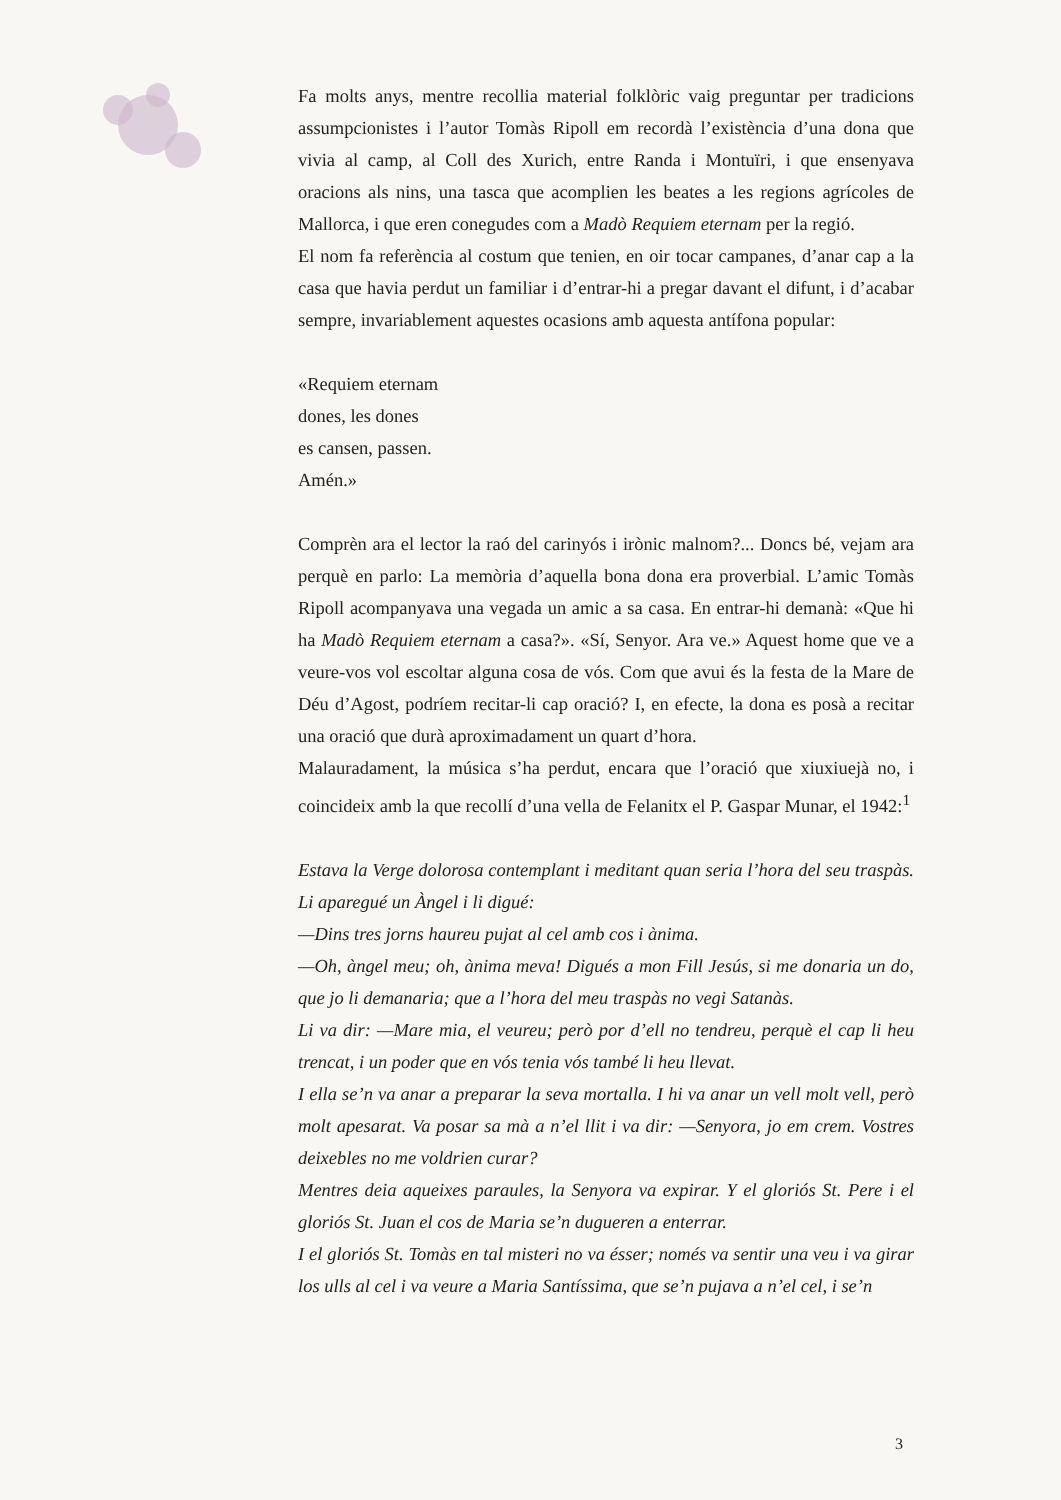Fa molts anys, mentre recollia material folklòric vaig preguntar per tradicions assumpcionistes i l’autor Tomàs Ripoll em recordà l’existència d’una dona que vivia al camp, al Coll des Xurich, entre Randa i Montuïri, i que ensenyava oracions als nins, una tasca que acomplien les beates a les regions agrícoles de Mallorca, i que eren conegudes com a Madò Requiem eternam per la regió.
El nom fa referència al costum que tenien, en oir tocar campanes, d’anar cap a la casa que havia perdut un familiar i d’entrar-hi a pregar davant el difunt, i d’acabar sempre, invariablement aquestes ocasions amb aquesta antífona popular:
«Requiem eternam
dones, les dones
es cansen, passen.
Amén.»
Comprèn ara el lector la raó del carinyós i irònic malnom?... Doncs bé, vejam ara perquè en parlo: La memòria d’aquella bona dona era proverbial. L’amic Tomàs Ripoll acompanyava una vegada un amic a sa casa. En entrar-hi demanà: «Que hi ha Madò Requiem eternam a casa?». «Sí, Senyor. Ara ve.» Aquest home que ve a veure-vos vol escoltar alguna cosa de vós. Com que avui és la festa de la Mare de Déu d’Agost, podríem recitar-li cap oració? I, en efecte, la dona es posà a recitar una oració que durà aproximadament un quart d’hora.
Malauradament, la música s’ha perdut, encara que l’oració que xiuxiuejà no, i coincideix amb la que recollí d’una vella de Felanitx el P. Gaspar Munar, el 1942:<sup>1</sup>
Estava la Verge dolorosa contemplant i meditant quan seria l’hora del seu traspàs. Li aparegué un Àngel i li digué:
—Dins tres jorns haureu pujat al cel amb cos i ànima.
—Oh, àngel meu; oh, ànima meva! Digués a mon Fill Jesús, si me donaria un do, que jo li demanaria; que a l’hora del meu traspàs no vegi Satanàs.
Li va dir: —Mare mia, el veureu; però por d’ell no tendreu, perquè el cap li heu trencat, i un poder que en vós tenia vós també li heu llevat.
I ella se’n va anar a preparar la seva mortalla. I hi va anar un vell molt vell, però molt apesarat. Va posar sa mà a n’el llit i va dir: —Senyora, jo em crem. Vostres deixebles no me voldrien curar?
Mentres deia aqueixes paraules, la Senyora va expirar. Y el gloriós St. Pere i el gloriós St. Juan el cos de Maria se’n dugueren a enterrar.
I el gloriós St. Tomàs en tal misteri no va ésser; només va sentir una veu i va girar los ulls al cel i va veure a Maria Santíssima, que se’n pujava a n’el cel, i se’n
3